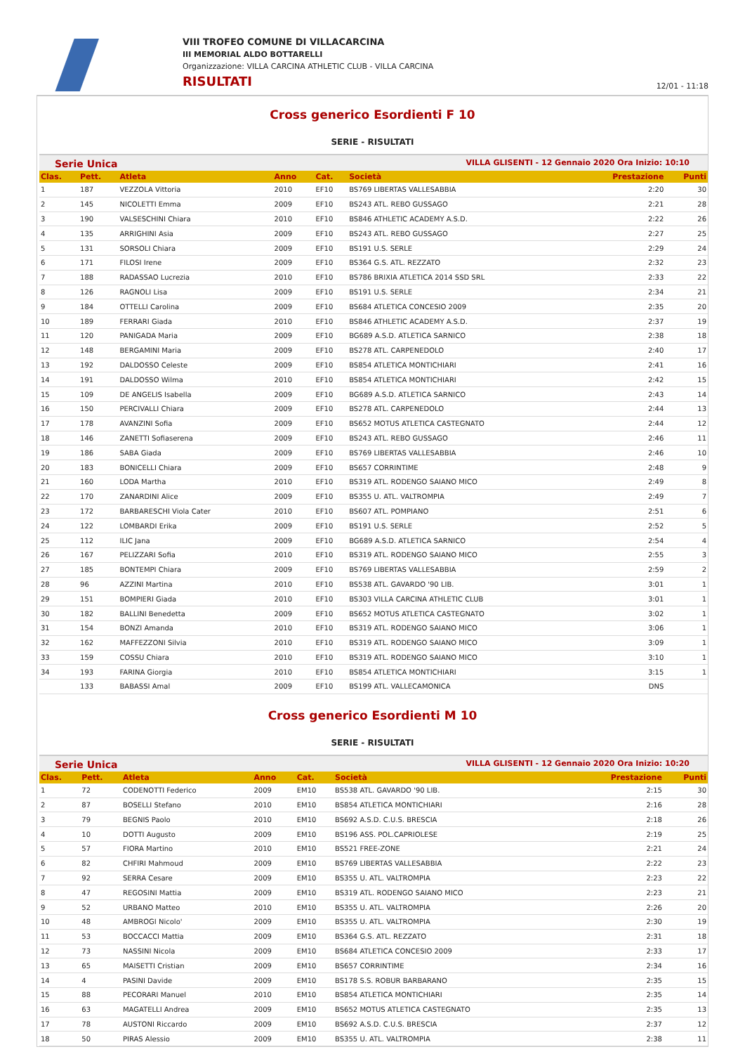VIII TROFEO COMUNE DI VILLACARCINA
III MEMORIAL ALDO BOTTARELLI
Organizzazione: VILLA CARCINA ATHLETIC CLUB - VILLA CARCINA
RISULTATI
12/01 - 11:18
Cross generico Esordienti F 10
SERIE - RISULTATI
Serie Unica VILLA GLISENTI - 12 Gennaio 2020 Ora Inizio: 10:10
| Clas. | Pett. | Atleta | Anno | Cat. | Società | Prestazione | Punti |
| --- | --- | --- | --- | --- | --- | --- | --- |
| 1 | 187 | VEZZOLA Vittoria | 2010 | EF10 | BS769 LIBERTAS VALLESABBIA | 2:20 | 30 |
| 2 | 145 | NICOLETTI Emma | 2009 | EF10 | BS243 ATL. REBO GUSSAGO | 2:21 | 28 |
| 3 | 190 | VALSESCHINI Chiara | 2010 | EF10 | BS846 ATHLETIC ACADEMY A.S.D. | 2:22 | 26 |
| 4 | 135 | ARRIGHINI Asia | 2009 | EF10 | BS243 ATL. REBO GUSSAGO | 2:27 | 25 |
| 5 | 131 | SORSOLI Chiara | 2009 | EF10 | BS191 U.S. SERLE | 2:29 | 24 |
| 6 | 171 | FILOSI Irene | 2009 | EF10 | BS364 G.S. ATL. REZZATO | 2:32 | 23 |
| 7 | 188 | RADASSAO Lucrezia | 2010 | EF10 | BS786 BRIXIA ATLETICA 2014 SSD SRL | 2:33 | 22 |
| 8 | 126 | RAGNOLI Lisa | 2009 | EF10 | BS191 U.S. SERLE | 2:34 | 21 |
| 9 | 184 | OTTELLI Carolina | 2009 | EF10 | BS684 ATLETICA CONCESIO 2009 | 2:35 | 20 |
| 10 | 189 | FERRARI Giada | 2010 | EF10 | BS846 ATHLETIC ACADEMY A.S.D. | 2:37 | 19 |
| 11 | 120 | PANIGADA Maria | 2009 | EF10 | BG689 A.S.D. ATLETICA SARNICO | 2:38 | 18 |
| 12 | 148 | BERGAMINI Maria | 2009 | EF10 | BS278 ATL. CARPENEDOLO | 2:40 | 17 |
| 13 | 192 | DALDOSSO Celeste | 2009 | EF10 | BS854 ATLETICA MONTICHIARI | 2:41 | 16 |
| 14 | 191 | DALDOSSO Wilma | 2010 | EF10 | BS854 ATLETICA MONTICHIARI | 2:42 | 15 |
| 15 | 109 | DE ANGELIS Isabella | 2009 | EF10 | BG689 A.S.D. ATLETICA SARNICO | 2:43 | 14 |
| 16 | 150 | PERCIVALLI Chiara | 2009 | EF10 | BS278 ATL. CARPENEDOLO | 2:44 | 13 |
| 17 | 178 | AVANZINI Sofia | 2009 | EF10 | BS652 MOTUS ATLETICA CASTEGNATO | 2:44 | 12 |
| 18 | 146 | ZANETTI Sofiaserena | 2009 | EF10 | BS243 ATL. REBO GUSSAGO | 2:46 | 11 |
| 19 | 186 | SABA Giada | 2009 | EF10 | BS769 LIBERTAS VALLESABBIA | 2:46 | 10 |
| 20 | 183 | BONICELLI Chiara | 2009 | EF10 | BS657 CORRINTIME | 2:48 | 9 |
| 21 | 160 | LODA Martha | 2010 | EF10 | BS319 ATL. RODENGO SAIANO MICO | 2:49 | 8 |
| 22 | 170 | ZANARDINI Alice | 2009 | EF10 | BS355 U. ATL. VALTROMPIA | 2:49 | 7 |
| 23 | 172 | BARBARESCHI Viola Cater | 2010 | EF10 | BS607 ATL. POMPIANO | 2:51 | 6 |
| 24 | 122 | LOMBARDI Erika | 2009 | EF10 | BS191 U.S. SERLE | 2:52 | 5 |
| 25 | 112 | ILIC Jana | 2009 | EF10 | BG689 A.S.D. ATLETICA SARNICO | 2:54 | 4 |
| 26 | 167 | PELIZZARI Sofia | 2010 | EF10 | BS319 ATL. RODENGO SAIANO MICO | 2:55 | 3 |
| 27 | 185 | BONTEMPI Chiara | 2009 | EF10 | BS769 LIBERTAS VALLESABBIA | 2:59 | 2 |
| 28 | 96 | AZZINI Martina | 2010 | EF10 | BS538 ATL. GAVARDO '90 LIB. | 3:01 | 1 |
| 29 | 151 | BOMPIERI Giada | 2010 | EF10 | BS303 VILLA CARCINA ATHLETIC CLUB | 3:01 | 1 |
| 30 | 182 | BALLINI Benedetta | 2009 | EF10 | BS652 MOTUS ATLETICA CASTEGNATO | 3:02 | 1 |
| 31 | 154 | BONZI Amanda | 2010 | EF10 | BS319 ATL. RODENGO SAIANO MICO | 3:06 | 1 |
| 32 | 162 | MAFFEZZONI Silvia | 2010 | EF10 | BS319 ATL. RODENGO SAIANO MICO | 3:09 | 1 |
| 33 | 159 | COSSU Chiara | 2010 | EF10 | BS319 ATL. RODENGO SAIANO MICO | 3:10 | 1 |
| 34 | 193 | FARINA Giorgia | 2010 | EF10 | BS854 ATLETICA MONTICHIARI | 3:15 | 1 |
| | 133 | BABASSI Amal | 2009 | EF10 | BS199 ATL. VALLECAMONICA | DNS | |
Cross generico Esordienti M 10
SERIE - RISULTATI
Serie Unica VILLA GLISENTI - 12 Gennaio 2020 Ora Inizio: 10:20
| Clas. | Pett. | Atleta | Anno | Cat. | Società | Prestazione | Punti |
| --- | --- | --- | --- | --- | --- | --- | --- |
| 1 | 72 | CODENOTTI Federico | 2009 | EM10 | BS538 ATL. GAVARDO '90 LIB. | 2:15 | 30 |
| 2 | 87 | BOSELLI Stefano | 2010 | EM10 | BS854 ATLETICA MONTICHIARI | 2:16 | 28 |
| 3 | 79 | BEGNIS Paolo | 2010 | EM10 | BS692 A.S.D. C.U.S. BRESCIA | 2:18 | 26 |
| 4 | 10 | DOTTI Augusto | 2009 | EM10 | BS196 ASS. POL.CAPRIOLESE | 2:19 | 25 |
| 5 | 57 | FIORA Martino | 2010 | EM10 | BS521 FREE-ZONE | 2:21 | 24 |
| 6 | 82 | CHFIRI Mahmoud | 2009 | EM10 | BS769 LIBERTAS VALLESABBIA | 2:22 | 23 |
| 7 | 92 | SERRA Cesare | 2009 | EM10 | BS355 U. ATL. VALTROMPIA | 2:23 | 22 |
| 8 | 47 | REGOSINI Mattia | 2009 | EM10 | BS319 ATL. RODENGO SAIANO MICO | 2:23 | 21 |
| 9 | 52 | URBANO Matteo | 2010 | EM10 | BS355 U. ATL. VALTROMPIA | 2:26 | 20 |
| 10 | 48 | AMBROGI Nicolo' | 2009 | EM10 | BS355 U. ATL. VALTROMPIA | 2:30 | 19 |
| 11 | 53 | BOCCACCI Mattia | 2009 | EM10 | BS364 G.S. ATL. REZZATO | 2:31 | 18 |
| 12 | 73 | NASSINI Nicola | 2009 | EM10 | BS684 ATLETICA CONCESIO 2009 | 2:33 | 17 |
| 13 | 65 | MAISETTI Cristian | 2009 | EM10 | BS657 CORRINTIME | 2:34 | 16 |
| 14 | 4 | PASINI Davide | 2009 | EM10 | BS178 S.S. ROBUR BARBARANO | 2:35 | 15 |
| 15 | 88 | PECORARI Manuel | 2010 | EM10 | BS854 ATLETICA MONTICHIARI | 2:35 | 14 |
| 16 | 63 | MAGATELLI Andrea | 2009 | EM10 | BS652 MOTUS ATLETICA CASTEGNATO | 2:35 | 13 |
| 17 | 78 | AUSTONI Riccardo | 2009 | EM10 | BS692 A.S.D. C.U.S. BRESCIA | 2:37 | 12 |
| 18 | 50 | PIRAS Alessio | 2009 | EM10 | BS355 U. ATL. VALTROMPIA | 2:38 | 11 |